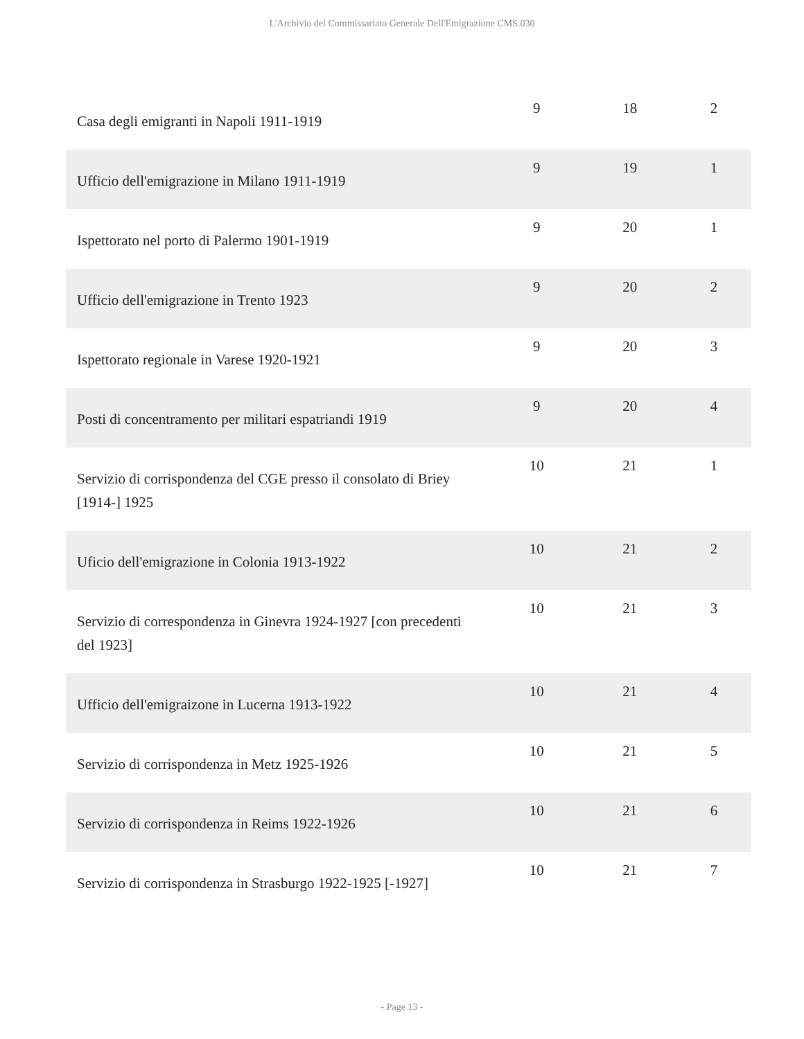L'Archivio del Commissariato Generale Dell'Emigrazione CMS.030
| Casa degli emigranti in Napoli 1911-1919 | 9 | 18 | 2 |
| Ufficio dell'emigrazione in Milano 1911-1919 | 9 | 19 | 1 |
| Ispettorato nel porto di Palermo 1901-1919 | 9 | 20 | 1 |
| Ufficio dell'emigrazione in Trento 1923 | 9 | 20 | 2 |
| Ispettorato regionale in Varese 1920-1921 | 9 | 20 | 3 |
| Posti di concentramento per militari espatriandi 1919 | 9 | 20 | 4 |
| Servizio di corrispondenza del CGE presso il consolato di Briey [1914-] 1925 | 10 | 21 | 1 |
| Uficio dell'emigrazione in Colonia 1913-1922 | 10 | 21 | 2 |
| Servizio di correspondenza in Ginevra 1924-1927 [con precedenti del 1923] | 10 | 21 | 3 |
| Ufficio dell'emigraizone in Lucerna 1913-1922 | 10 | 21 | 4 |
| Servizio di corrispondenza in Metz 1925-1926 | 10 | 21 | 5 |
| Servizio di corrispondenza in Reims 1922-1926 | 10 | 21 | 6 |
| Servizio di corrispondenza in Strasburgo 1922-1925 [-1927] | 10 | 21 | 7 |
- Page 13 -